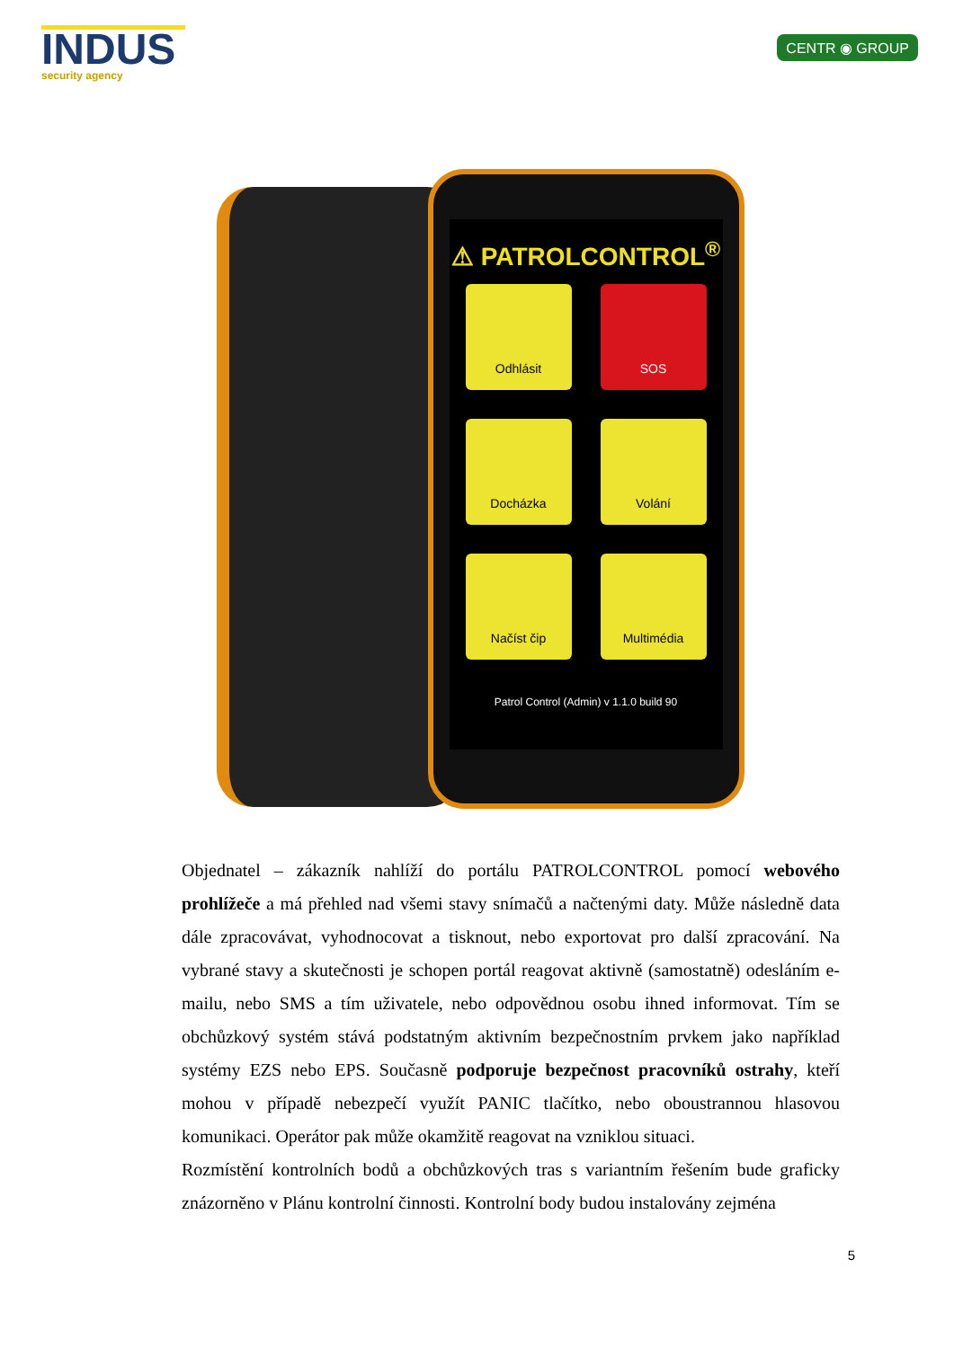INDUS
security agency
CENTR ◉ GROUP
⚠ PATROLCONTROL<sup>®</sup>
Odhlásit
SOS
Docházka
Volání
Načíst čip
Multimédia
Patrol Control (Admin) v 1.1.0 build 90
Objednatel – zákazník nahlíží do portálu PATROLCONTROL pomocí webového prohlížeče a má přehled nad všemi stavy snímačů a načtenými daty. Může následně data dále zpracovávat, vyhodnocovat a tisknout, nebo exportovat pro další zpracování. Na vybrané stavy a skutečnosti je schopen portál reagovat aktivně (samostatně) odesláním e-mailu, nebo SMS a tím uživatele, nebo odpovědnou osobu ihned informovat. Tím se obchůzkový systém stává podstatným aktivním bezpečnostním prvkem jako například systémy EZS nebo EPS. Současně podporuje bezpečnost pracovníků ostrahy, kteří mohou v případě nebezpečí využít PANIC tlačítko, nebo oboustrannou hlasovou komunikaci. Operátor pak může okamžitě reagovat na vzniklou situaci.
Rozmístění kontrolních bodů a obchůzkových tras s variantním řešením bude graficky znázorněno v Plánu kontrolní činnosti. Kontrolní body budou instalovány zejména
5